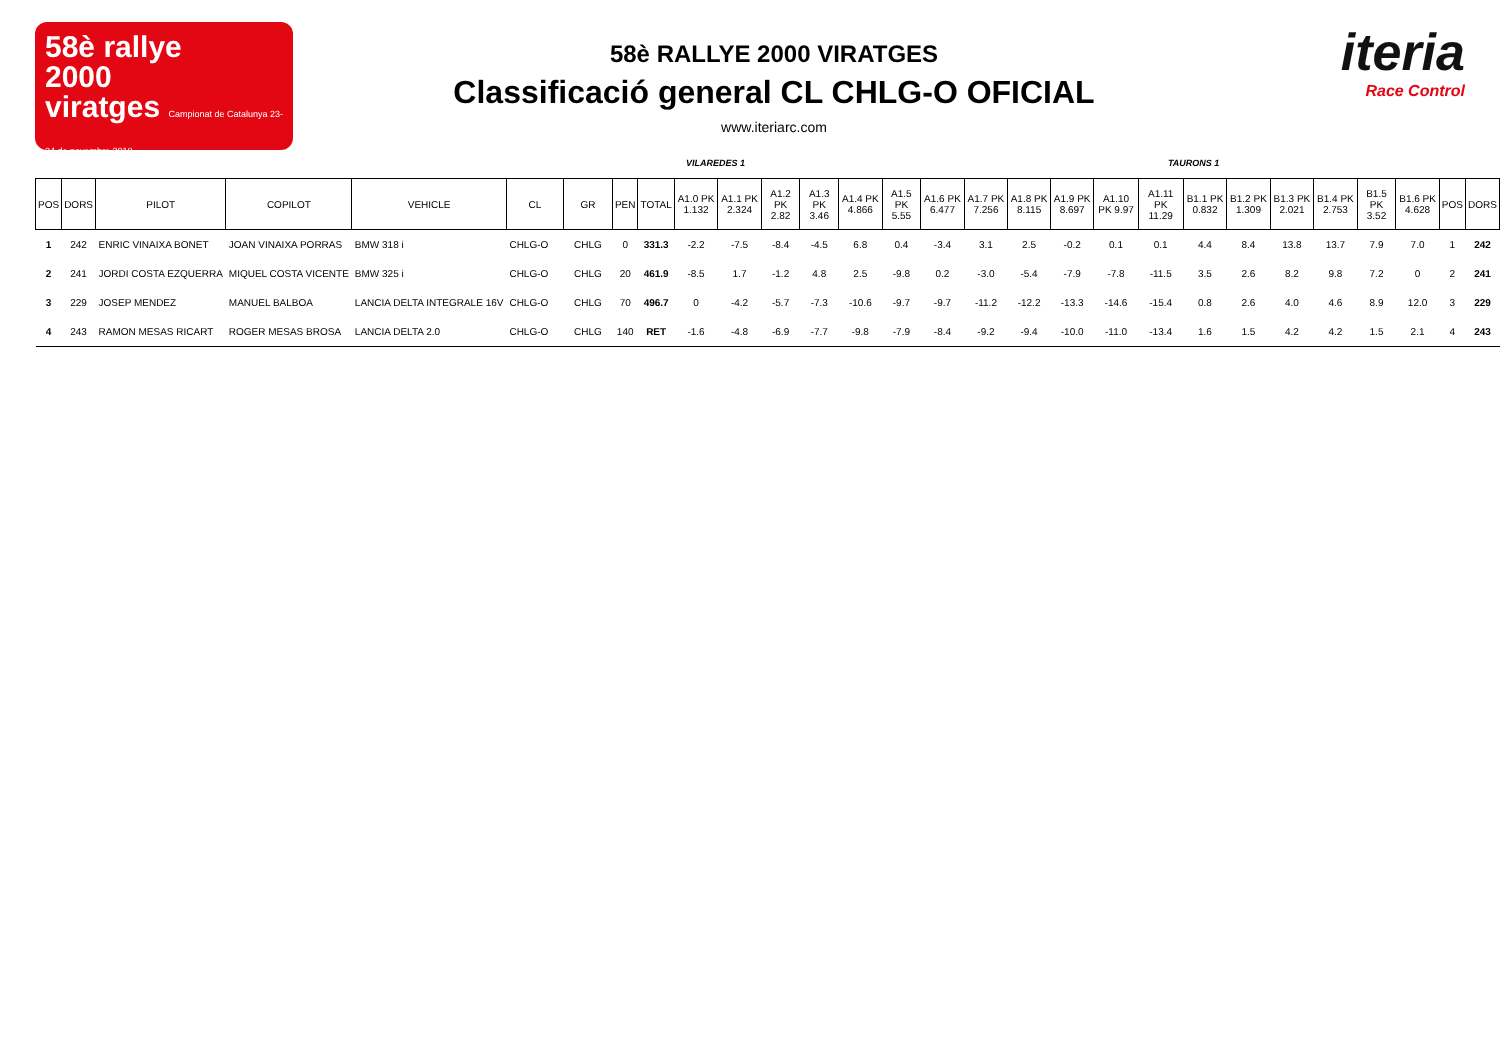58è rallye
2000
viratges Campionat de Catalunya 23-24 de novembre 2018
58è RALLYE 2000 VIRATGES
Classificació general CL CHLG-O OFICIAL
www.iteriarc.com
iteria
Race Control
VILAREDES 1 TAURONS 1
| POS | DORS | PILOT | COPILOT | VEHICLE | CL | GR | PEN | TOTAL | A1.0 PK 1.132 | A1.1 PK 2.324 | A1.2 PK 2.82 | A1.3 PK 3.46 | A1.4 PK 4.866 | A1.5 PK 5.55 | A1.6 PK 6.477 | A1.7 PK 7.256 | A1.8 PK 8.115 | A1.9 PK 8.697 | A1.10 PK 9.97 | A1.11 PK 11.29 | B1.1 PK 0.832 | B1.2 PK 1.309 | B1.3 PK 2.021 | B1.4 PK 2.753 | B1.5 PK 3.52 | B1.6 PK 4.628 | POS | DORS |
| --- | --- | --- | --- | --- | --- | --- | --- | --- | --- | --- | --- | --- | --- | --- | --- | --- | --- | --- | --- | --- | --- | --- | --- | --- | --- | --- | --- | --- |
| 1 | 242 | ENRIC VINAIXA BONET | JOAN VINAIXA PORRAS | BMW 318 i | CHLG-O | CHLG | 0 | 331.3 | -2.2 | -7.5 | -8.4 | -4.5 | 6.8 | 0.4 | -3.4 | 3.1 | 2.5 | -0.2 | 0.1 | 0.1 | 4.4 | 8.4 | 13.8 | 13.7 | 7.9 | 7.0 | 1 | 242 |
| 2 | 241 | JORDI COSTA EZQUERRA | MIQUEL COSTA VICENTE | BMW 325 i | CHLG-O | CHLG | 20 | 461.9 | -8.5 | 1.7 | -1.2 | 4.8 | 2.5 | -9.8 | 0.2 | -3.0 | -5.4 | -7.9 | -7.8 | -11.5 | 3.5 | 2.6 | 8.2 | 9.8 | 7.2 | 0 | 2 | 241 |
| 3 | 229 | JOSEP MENDEZ | MANUEL BALBOA | LANCIA DELTA INTEGRALE 16V | CHLG-O | CHLG | 70 | 496.7 | 0 | -4.2 | -5.7 | -7.3 | -10.6 | -9.7 | -9.7 | -11.2 | -12.2 | -13.3 | -14.6 | -15.4 | 0.8 | 2.6 | 4.0 | 4.6 | 8.9 | 12.0 | 3 | 229 |
| 4 | 243 | RAMON MESAS RICART | ROGER MESAS BROSA | LANCIA DELTA 2.0 | CHLG-O | CHLG | 140 | RET | -1.6 | -4.8 | -6.9 | -7.7 | -9.8 | -7.9 | -8.4 | -9.2 | -9.4 | -10.0 | -11.0 | -13.4 | 1.6 | 1.5 | 4.2 | 4.2 | 1.5 | 2.1 | 4 | 243 |